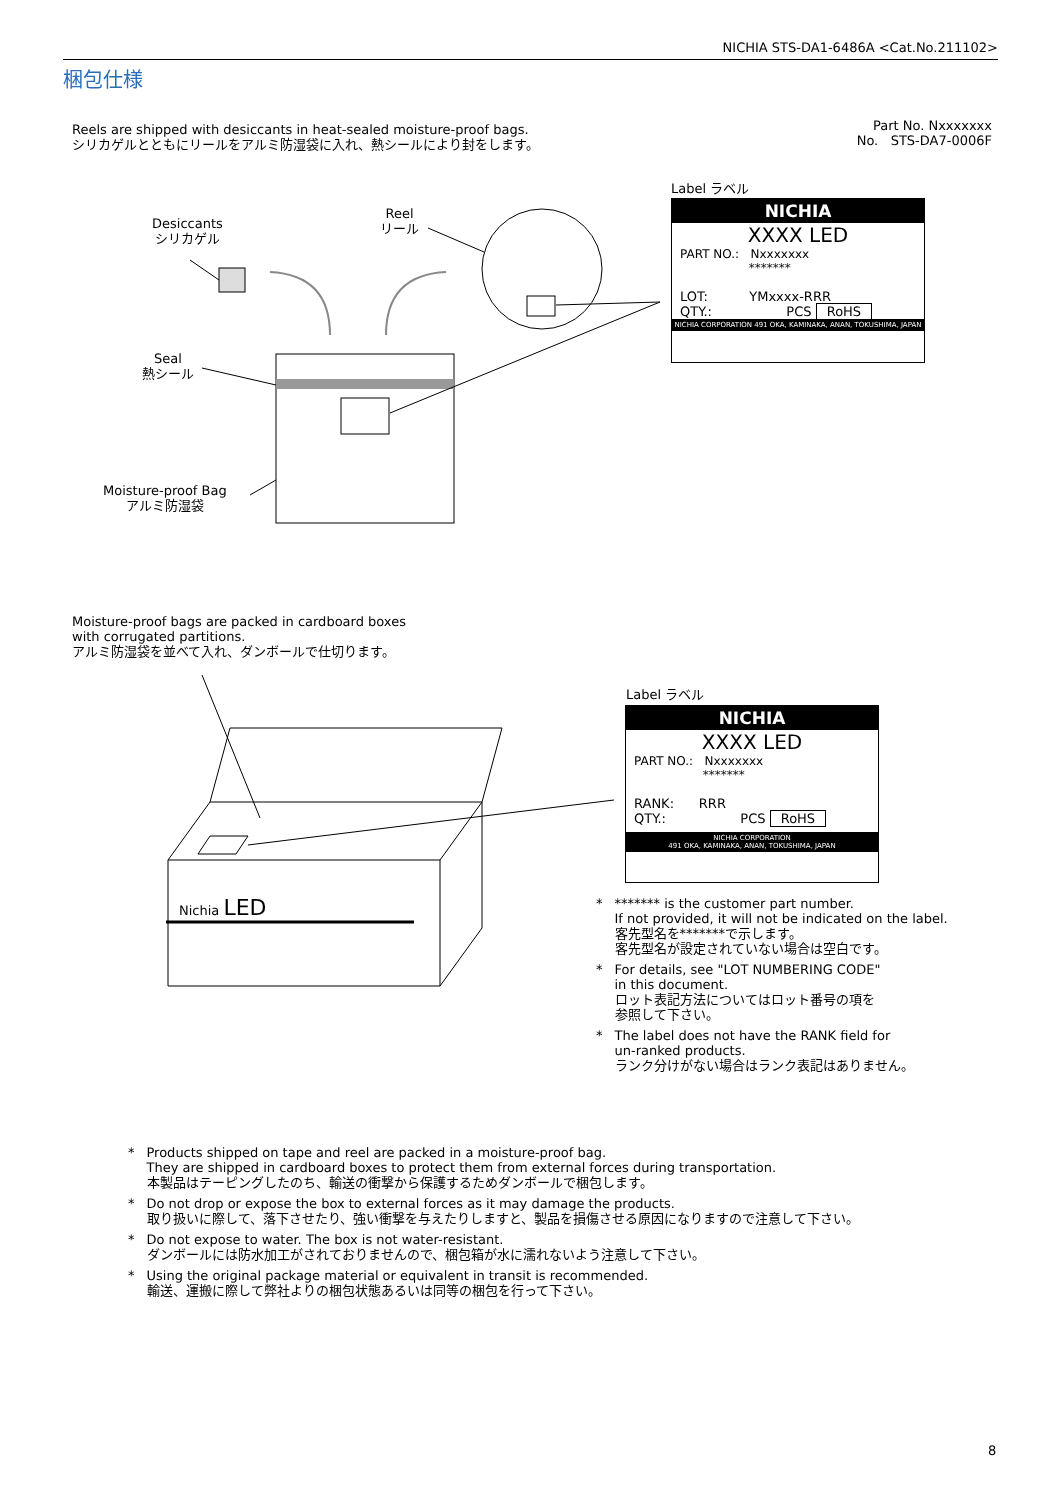NICHIA STS-DA1-6486A <Cat.No.211102>
梱包仕様
Reels are shipped with desiccants in heat-sealed moisture-proof bags.
シリカゲルとともにリールをアルミ防湿袋に入れ、熱シールにより封をします。
Part No. Nxxxxxxx
No. STS-DA7-0006F
Desiccants
シリカゲル
Reel
リール
Seal
熱シール
Moisture-proof Bag
アルミ防湿袋
Label ラベル
NICHIA
XXXX LED
PART NO.: Nxxxxxxx
*******
LOT: YMxxxx-RRR
QTY.: PCS RoHS
NICHIA CORPORATION 491 OKA, KAMINAKA, ANAN, TOKUSHIMA, JAPAN
Moisture-proof bags are packed in cardboard boxes
with corrugated partitions.
アルミ防湿袋を並べて入れ、ダンボールで仕切ります。
Nichia LED
Label ラベル
NICHIA
XXXX LED
PART NO.: Nxxxxxxx
*******
RANK: RRR
QTY.: PCS RoHS
NICHIA CORPORATION
491 OKA, KAMINAKA, ANAN, TOKUSHIMA, JAPAN
* ******* is the customer part number.
If not provided, it will not be indicated on the label.
客先型名を*******で示します。
客先型名が設定されていない場合は空白です。
* For details, see "LOT NUMBERING CODE"
in this document.
ロット表記方法についてはロット番号の項を
参照して下さい。
* The label does not have the RANK field for
un-ranked products.
ランク分けがない場合はランク表記はありません。
* Products shipped on tape and reel are packed in a moisture-proof bag.
They are shipped in cardboard boxes to protect them from external forces during transportation.
本製品はテーピングしたのち、輸送の衝撃から保護するためダンボールで梱包します。
* Do not drop or expose the box to external forces as it may damage the products.
取り扱いに際して、落下させたり、強い衝撃を与えたりしますと、製品を損傷させる原因になりますので注意して下さい。
* Do not expose to water. The box is not water-resistant.
ダンボールには防水加工がされておりませんので、梱包箱が水に濡れないよう注意して下さい。
* Using the original package material or equivalent in transit is recommended.
輸送、運搬に際して弊社よりの梱包状態あるいは同等の梱包を行って下さい。
8